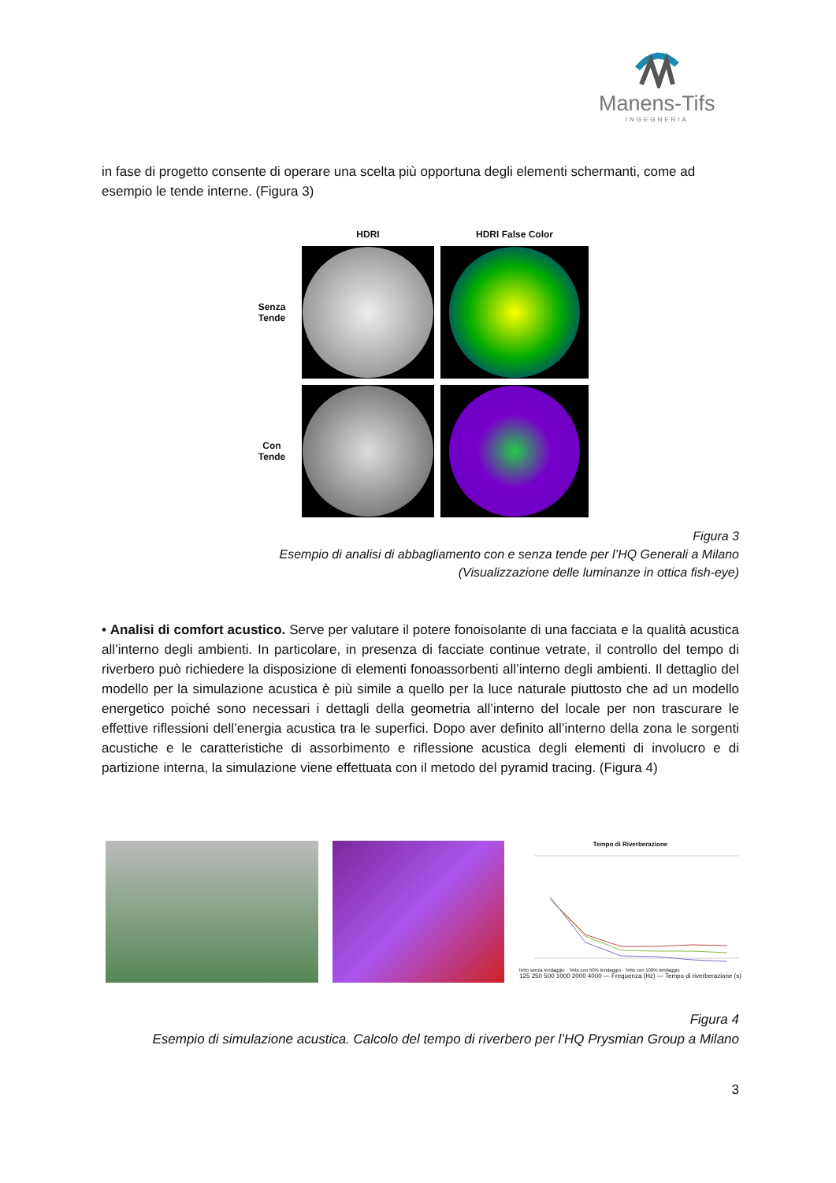Manens-Tifs
INGEGNERIA
in fase di progetto consente di operare una scelta più opportuna degli elementi schermanti, come ad esempio le tende interne. (Figura 3)
HDRI
HDRI False Color
Senza
Tende
Con
Tende
Figura 3
Esempio di analisi di abbagliamento con e senza tende per l’HQ Generali a Milano
(Visualizzazione delle luminanze in ottica fish-eye)
• Analisi di comfort acustico. Serve per valutare il potere fonoisolante di una facciata e la qualità acustica all’interno degli ambienti. In particolare, in presenza di facciate continue vetrate, il controllo del tempo di riverbero può richiedere la disposizione di elementi fonoassorbenti all’interno degli ambienti. Il dettaglio del modello per la simulazione acustica è più simile a quello per la luce naturale piuttosto che ad un modello energetico poiché sono necessari i dettagli della geometria all’interno del locale per non trascurare le effettive riflessioni dell’energia acustica tra le superfici. Dopo aver definito all’interno della zona le sorgenti acustiche e le caratteristiche di assorbimento e riflessione acustica degli elementi di involucro e di partizione interna, la simulazione viene effettuata con il metodo del pyramid tracing. (Figura 4)
Tempo di Riverberazione
Tetto senza tendaggio · Tetto con 50% tendaggio · Tetto con 100% tendaggio
125 250 500 1000 2000 4000 — Frequenza (Hz) — Tempo di riverberazione (s)
Figura 4
Esempio di simulazione acustica. Calcolo del tempo di riverbero per l’HQ Prysmian Group a Milano
3